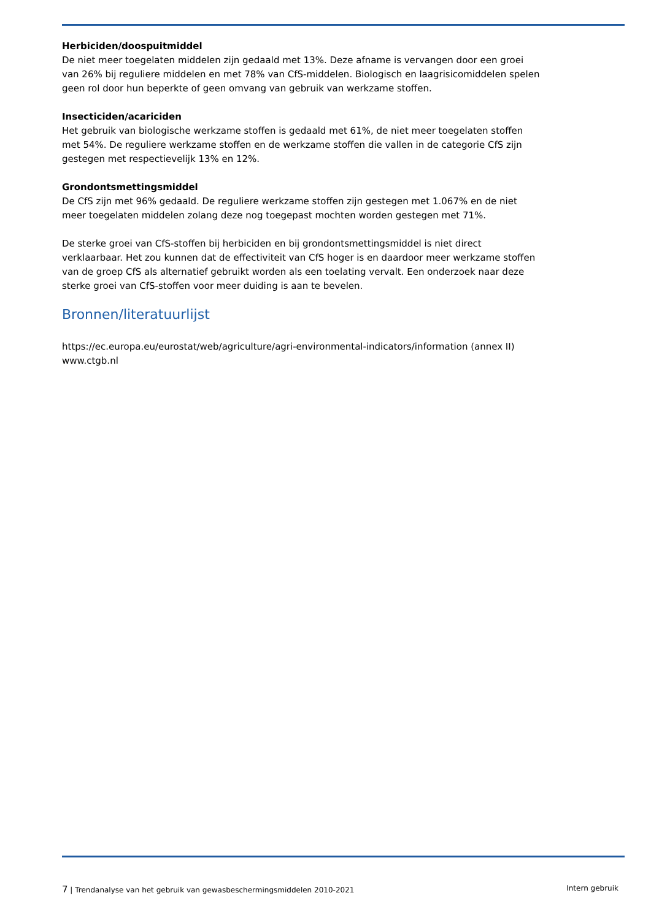Herbiciden/doospuitmiddel
De niet meer toegelaten middelen zijn gedaald met 13%. Deze afname is vervangen door een groei van 26% bij reguliere middelen en met 78% van CfS-middelen. Biologisch en laagrisicomiddelen spelen geen rol door hun beperkte of geen omvang van gebruik van werkzame stoffen.
Insecticiden/acariciden
Het gebruik van biologische werkzame stoffen is gedaald met 61%, de niet meer toegelaten stoffen met 54%. De reguliere werkzame stoffen en de werkzame stoffen die vallen in de categorie CfS zijn gestegen met respectievelijk 13% en 12%.
Grondontsmettingsmiddel
De CfS zijn met 96% gedaald. De reguliere werkzame stoffen zijn gestegen met 1.067% en de niet meer toegelaten middelen zolang deze nog toegepast mochten worden gestegen met 71%.
De sterke groei van CfS-stoffen bij herbiciden en bij grondontsmettingsmiddel is niet direct verklaarbaar. Het zou kunnen dat de effectiviteit van CfS hoger is en daardoor meer werkzame stoffen van de groep CfS als alternatief gebruikt worden als een toelating vervalt. Een onderzoek naar deze sterke groei van CfS-stoffen voor meer duiding is aan te bevelen.
Bronnen/literatuurlijst
https://ec.europa.eu/eurostat/web/agriculture/agri-environmental-indicators/information (annex II)
www.ctgb.nl
7 | Trendanalyse van het gebruik van gewasbeschermingsmiddelen 2010-2021 Intern gebruik